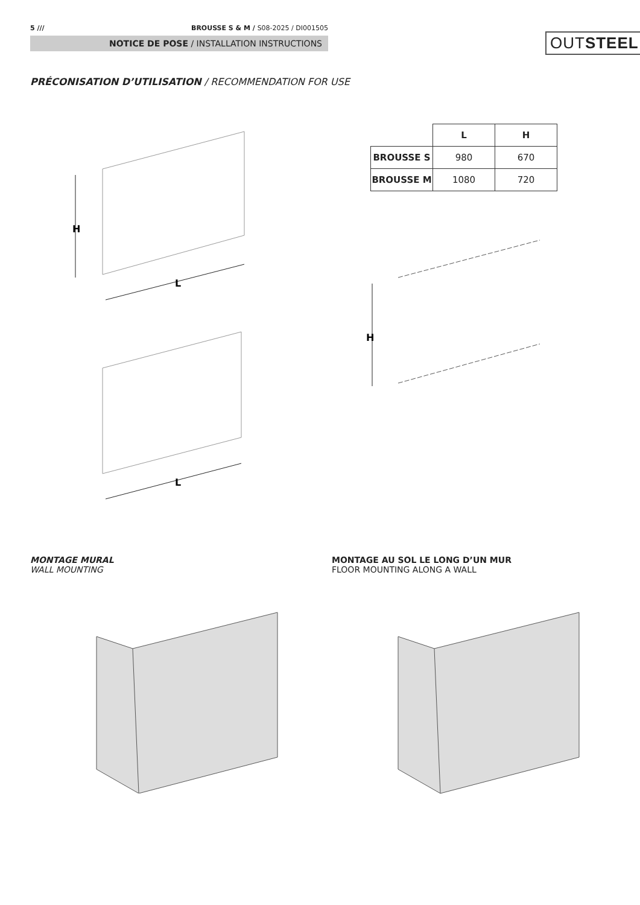5 /// BROUSSE S & M / S08-2025 / DI001505
NOTICE DE POSE / INSTALLATION INSTRUCTIONS
OUTSTEEL
PRÉCONISATION D’UTILISATION / RECOMMENDATION FOR USE
| | L | H |
| --- | --- | --- |
| BROUSSE S | 980 | 670 |
| BROUSSE M | 1080 | 720 |
H
L
L
H
MONTAGE MURAL
WALL MOUNTING
MONTAGE AU SOL LE LONG D’UN MUR
FLOOR MOUNTING ALONG A WALL